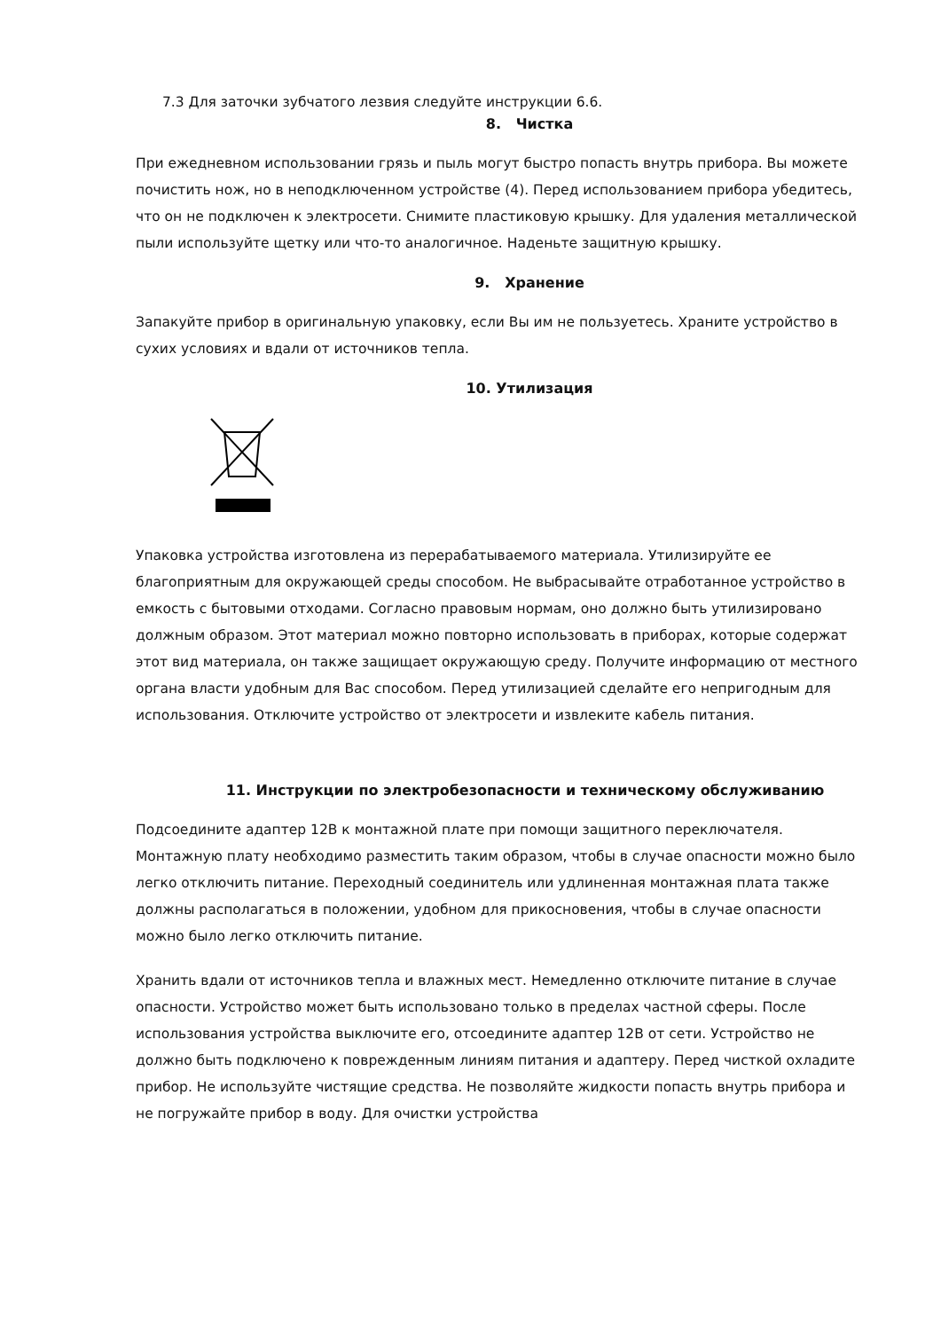7.3 Для заточки зубчатого лезвия следуйте инструкции 6.6.
8. Чистка
При ежедневном использовании грязь и пыль могут быстро попасть внутрь прибора. Вы можете почистить нож, но в неподключенном устройстве (4). Перед использованием прибора убедитесь, что он не подключен к электросети. Снимите пластиковую крышку. Для удаления металлической пыли используйте щетку или что-то аналогичное. Наденьте защитную крышку.
9. Хранение
Запакуйте прибор в оригинальную упаковку, если Вы им не пользуетесь. Храните устройство в сухих условиях и вдали от источников тепла.
10. Утилизация
Упаковка устройства изготовлена из перерабатываемого материала. Утилизируйте ее благоприятным для окружающей среды способом. Не выбрасывайте отработанное устройство в емкость с бытовыми отходами. Согласно правовым нормам, оно должно быть утилизировано должным образом. Этот материал можно повторно использовать в приборах, которые содержат этот вид материала, он также защищает окружающую среду. Получите информацию от местного органа власти удобным для Вас способом. Перед утилизацией сделайте его непригодным для использования. Отключите устройство от электросети и извлеките кабель питания.
11. Инструкции по электробезопасности и техническому обслуживанию
Подсоедините адаптер 12В к монтажной плате при помощи защитного переключателя. Монтажную плату необходимо разместить таким образом, чтобы в случае опасности можно было легко отключить питание. Переходный соединитель или удлиненная монтажная плата также должны располагаться в положении, удобном для прикосновения, чтобы в случае опасности можно было легко отключить питание.
Хранить вдали от источников тепла и влажных мест. Немедленно отключите питание в случае опасности. Устройство может быть использовано только в пределах частной сферы. После использования устройства выключите его, отсоедините адаптер 12В от сети. Устройство не должно быть подключено к поврежденным линиям питания и адаптеру. Перед чисткой охладите прибор. Не используйте чистящие средства. Не позволяйте жидкости попасть внутрь прибора и не погружайте прибор в воду. Для очистки устройства